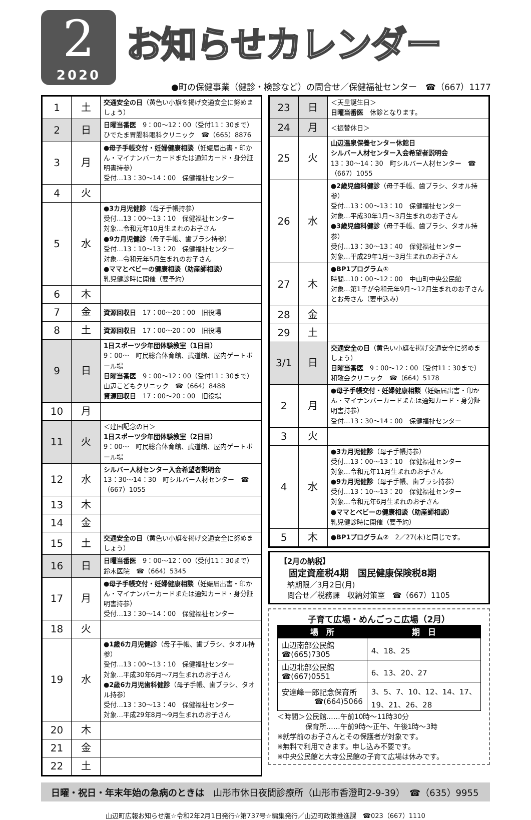2
2020
お知らせカレンダー
●町の保健事業（健診・検診など）の問合せ／保健福祉センター　☎（667）1177
| 1 | 土 | 交通安全の日 （黄色い小旗を掲げ交通安全に努めましょう） |
| 2 | 日 | 日曜当番医 9：00～12：00（受付11：30まで） ひでたま胃腸科眼科クリニック ☎（665）8876 |
| 3 | 月 | ●母子手帳交付・妊婦健康相談 （妊娠届出書・印かん・マイナンバーカードまたは通知カード・身分証明書持参） 受付…13：30～14：00 保健福祉センター |
| 4 | 火 | |
| 5 | 水 | ●3カ月児健診 （母子手帳持参） 受付…13：00～13：10 保健福祉センター 対象…令和元年10月生まれのお子さん ●9カ月児健診 （母子手帳、歯ブラシ持参） 受付…13：10～13：20 保健福祉センター 対象…令和元年5月生まれのお子さん ●ママとベビーの健康相談（助産師相談） 乳児健診時に開催（要予約） |
| 6 | 木 | |
| 7 | 金 | 資源回収日 17：00～20：00 旧役場 |
| 8 | 土 | 資源回収日 17：00～20：00 旧役場 |
| 9 | 日 | 1日スポーツ少年団体験教室（1日目） 9：00～ 町民総合体育館、武道館、屋内ゲートボール場 日曜当番医 9：00～12：00（受付11：30まで） 山辺こどもクリニック ☎（664）8488 資源回収日 17：00～20：00 旧役場 |
| 10 | 月 | |
| 11 | 火 | ＜建国記念の日＞ 1日スポーツ少年団体験教室（2日目） 9：00～ 町民総合体育館、武道館、屋内ゲートボール場 |
| 12 | 水 | シルバー人材センター入会希望者説明会 13：30～14：30 町シルバー人材センター ☎（667）1055 |
| 13 | 木 | |
| 14 | 金 | |
| 15 | 土 | 交通安全の日 （黄色い小旗を掲げ交通安全に努めましょう） |
| 16 | 日 | 日曜当番医 9：00～12：00（受付11：30まで） 鈴木医院 ☎（664）5345 |
| 17 | 月 | ●母子手帳交付・妊婦健康相談 （妊娠届出書・印かん・マイナンバーカードまたは通知カード・身分証明書持参） 受付…13：30～14：00 保健福祉センター |
| 18 | 火 | |
| 19 | 水 | ●1歳6カ月児健診 （母子手帳、歯ブラシ、タオル持参） 受付…13：00～13：10 保健福祉センター 対象…平成30年6月～7月生まれのお子さん ●2歳6カ月児歯科健診 （母子手帳、歯ブラシ、タオル持参） 受付…13：30～13：40 保健福祉センター 対象…平成29年8月～9月生まれのお子さん |
| 20 | 木 | |
| 21 | 金 | |
| 22 | 土 | |
| 23 | 日 | ＜天皇誕生日＞ 日曜当番医 休診となります。 |
| 24 | 月 | ＜振替休日＞ |
| 25 | 火 | 山辺温泉保養センター休館日 シルバー人材センター入会希望者説明会 13：30～14：30 町シルバー人材センター ☎（667）1055 |
| 26 | 水 | ●2歳児歯科健診 （母子手帳、歯ブラシ、タオル持参） 受付…13：00～13：10 保健福祉センター 対象…平成30年1月～3月生まれのお子さん ●3歳児歯科健診 （母子手帳、歯ブラシ、タオル持参） 受付…13：30～13：40 保健福祉センター 対象…平成29年1月～3月生まれのお子さん |
| 27 | 木 | ●BP1プログラム① 時間…10：00～12：00 中山町中央公民館 対象…第1子が令和元年9月～12月生まれのお子さんとお母さん（要申込み） |
| 28 | 金 | |
| 29 | 土 | |
| 3/1 | 日 | 交通安全の日 （黄色い小旗を掲げ交通安全に努めましょう） 日曜当番医 9：00～12：00（受付11：30まで） 和敬会クリニック ☎（664）5178 |
| 2 | 月 | ●母子手帳交付・妊婦健康相談 （妊娠届出書・印かん・マイナンバーカードまたは通知カード・身分証明書持参） 受付…13：30～14：00 保健福祉センター |
| 3 | 火 | |
| 4 | 水 | ●3カ月児健診 （母子手帳持参） 受付…13：00～13：10 保健福祉センター 対象…令和元年11月生まれのお子さん ●9カ月児健診 （母子手帳、歯ブラシ持参） 受付…13：10～13：20 保健福祉センター 対象…令和元年6月生まれのお子さん ●ママとベビーの健康相談（助産師相談） 乳児健診時に開催（要予約） |
| 5 | 木 | ●BP1プログラム② 2／27(木)と同じです。 |
【2月の納税】
　固定資産税4期　国民健康保険税8期
　納期限／3月2日(月)
　問合せ／税務課　収納対策室　☎（667）1105
子育て広場・めんごっこ広場（2月）
| 場 所 | 期 日 |
| --- | --- |
| 山辺南部公民館 ☎(665)7305 | 4、18、25 |
| 山辺北部公民館 ☎(667)0551 | 6、13、20、27 |
| 安達峰一郎記念保育所 ☎(664)5066 | 3、5、7、10、12、14、17、19、21、26、28 |
＜時間＞公民館……午前10時～11時30分
　　　　保育所……午前9時～正午、午後1時～3時
※就学前のお子さんとその保護者が対象です。
※無料で利用できます。申し込み不要です。
※中央公民館と大寺公民館の子育て広場は休みです。
日曜・祝日・年末年始の急病のときは　山形市休日夜間診療所（山形市香澄町2-9-39）　☎（635）9955
山辺町広報お知らせ版☆令和2年2月1日発行☆第737号☆編集発行／山辺町政策推進課　☎023（667）1110